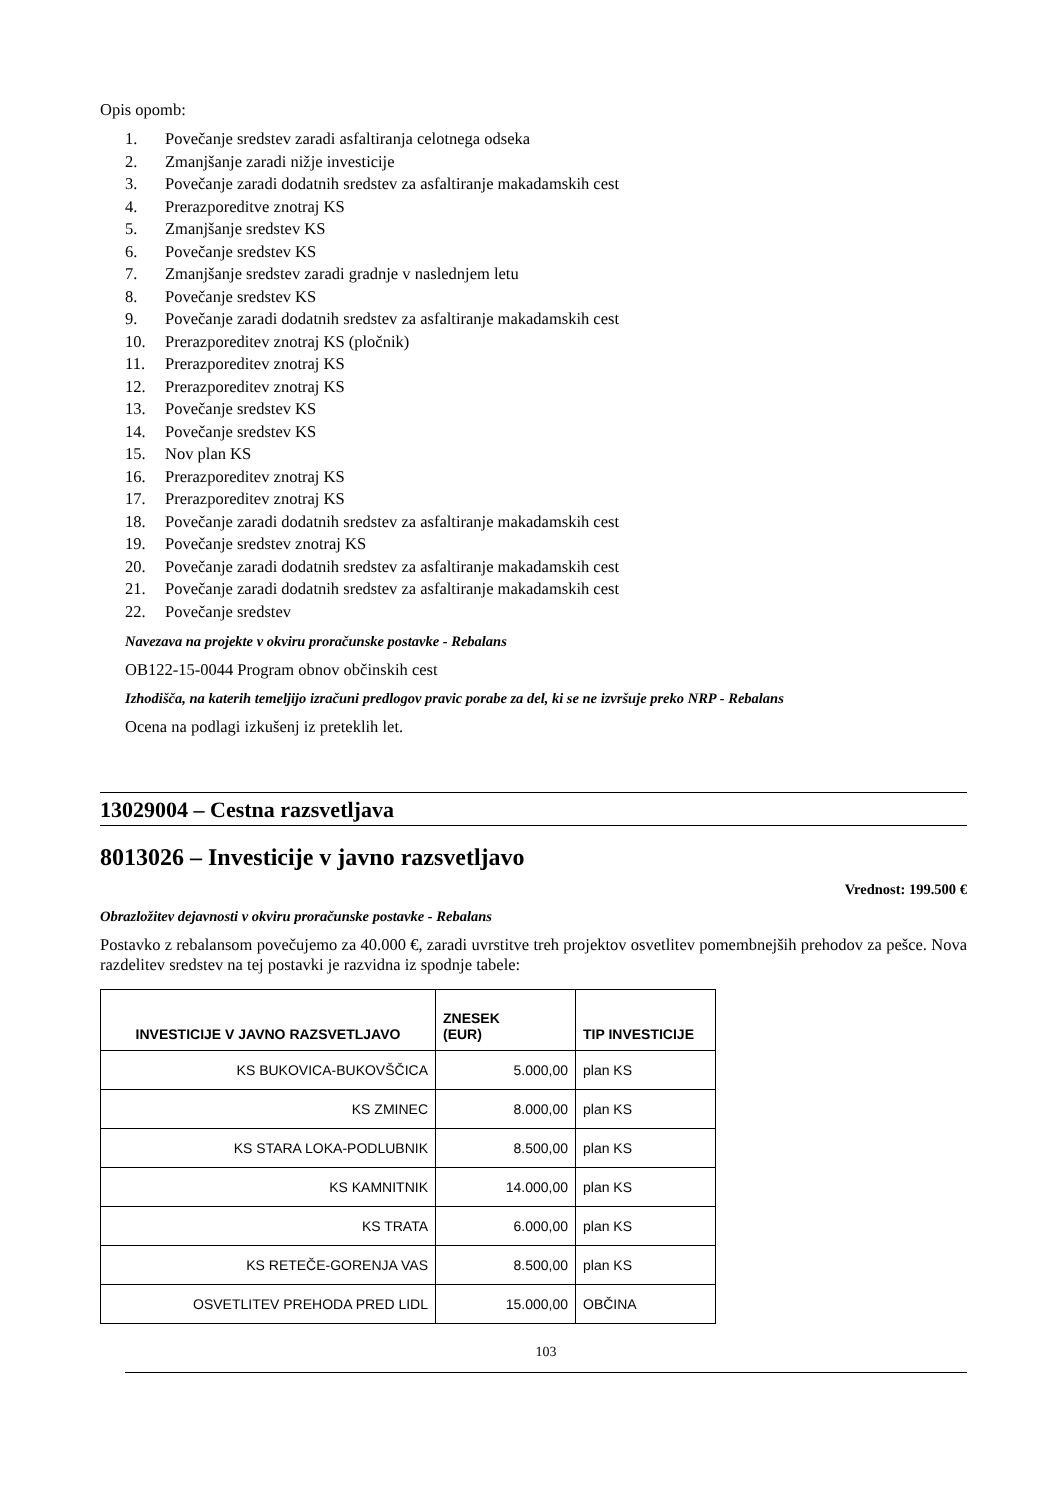Opis opomb:
1. Povečanje sredstev zaradi asfaltiranja celotnega odseka
2. Zmanjšanje zaradi nižje investicije
3. Povečanje zaradi dodatnih sredstev za asfaltiranje makadamskih cest
4. Prerazporeditve znotraj KS
5. Zmanjšanje sredstev KS
6. Povečanje sredstev KS
7. Zmanjšanje sredstev zaradi gradnje v naslednjem letu
8. Povečanje sredstev KS
9. Povečanje zaradi dodatnih sredstev za asfaltiranje makadamskih cest
10. Prerazporeditev znotraj KS (pločnik)
11. Prerazporeditev znotraj KS
12. Prerazporeditev znotraj KS
13. Povečanje sredstev KS
14. Povečanje sredstev KS
15. Nov plan KS
16. Prerazporeditev znotraj KS
17. Prerazporeditev znotraj KS
18. Povečanje zaradi dodatnih sredstev za asfaltiranje makadamskih cest
19. Povečanje sredstev znotraj KS
20. Povečanje zaradi dodatnih sredstev za asfaltiranje makadamskih cest
21. Povečanje zaradi dodatnih sredstev za asfaltiranje makadamskih cest
22. Povečanje sredstev
Navezava na projekte v okviru proračunske postavke - Rebalans
OB122-15-0044 Program obnov občinskih cest
Izhodišča, na katerih temeljijo izračuni predlogov pravic porabe za del, ki se ne izvršuje preko NRP - Rebalans
Ocena na podlagi izkušenj iz preteklih let.
13029004 – Cestna razsvetljava
8013026 – Investicije v javno razsvetljavo
Vrednost: 199.500 €
Obrazložitev dejavnosti v okviru proračunske postavke - Rebalans
Postavko z rebalansom povečujemo za 40.000 €, zaradi uvrstitve treh projektov osvetlitev pomembnejših prehodov za pešce. Nova razdelitev sredstev na tej postavki je razvidna iz spodnje tabele:
| INVESTICIJE V JAVNO RAZSVETLJAVO | ZNESEK (EUR) | TIP INVESTICIJE |
| --- | --- | --- |
| KS BUKOVICA-BUKOVŠČICA | 5.000,00 | plan KS |
| KS ZMINEC | 8.000,00 | plan KS |
| KS STARA LOKA-PODLUBNIK | 8.500,00 | plan KS |
| KS KAMNITNIK | 14.000,00 | plan KS |
| KS TRATA | 6.000,00 | plan KS |
| KS RETEČE-GORENJA VAS | 8.500,00 | plan KS |
| OSVETLITEV PREHODA PRED LIDL | 15.000,00 | OBČINA |
103